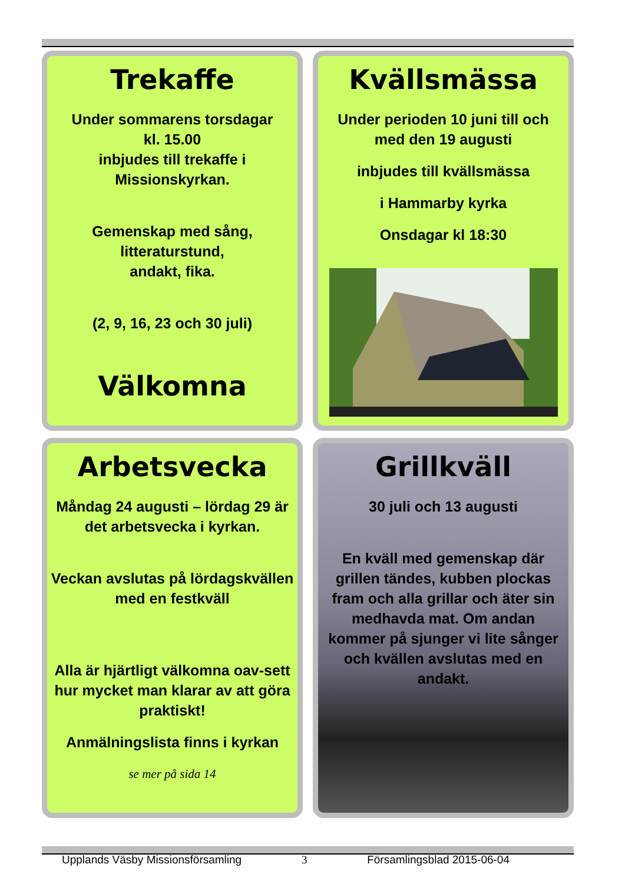Trekaffe
Under sommarens torsdagar
kl. 15.00
inbjudes till trekaffe i
Missionskyrkan.
Gemenskap med sång,
litteraturstund,
andakt, fika.
(2, 9, 16, 23 och 30 juli)
Välkomna
Kvällsmässa
Under perioden 10 juni till och med den 19 augusti
inbjudes till kvällsmässa
i Hammarby kyrka
Onsdagar kl 18:30
Arbetsvecka
Måndag 24 augusti – lördag 29 är det arbetsvecka i kyrkan.
Veckan avslutas på lördagskvällen med en festkväll
Alla är hjärtligt välkomna oav-sett hur mycket man klarar av att göra praktiskt!
Anmälningslista finns i kyrkan
se mer på sida 14
Grillkväll
30 juli och 13 augusti
En kväll med gemenskap där grillen tändes, kubben plockas fram och alla grillar och äter sin medhavda mat. Om andan kommer på sjunger vi lite sånger och kvällen avslutas med en andakt.
Upplands Väsby Missionsförsamling 3 Församlingsblad 2015-06-04